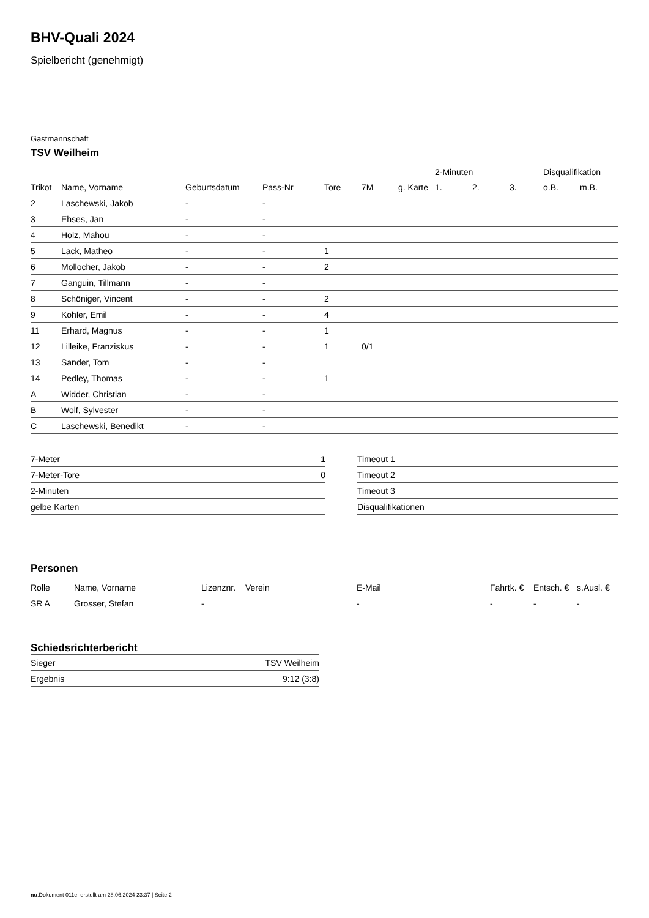BHV-Quali 2024
Spielbericht (genehmigt)
Gastmannschaft
TSV Weilheim
| | | | | | | | 2-Minuten | | | Disqualifikation | |
| --- | --- | --- | --- | --- | --- | --- | --- | --- | --- | --- | --- |
| Trikot | Name, Vorname | Geburtsdatum | Pass-Nr | Tore | 7M | g. Karte | 1. | 2. | 3. | o.B. | m.B. |
| 2 | Laschewski, Jakob | - | - | | | | | | | | |
| 3 | Ehses, Jan | - | - | | | | | | | | |
| 4 | Holz, Mahou | - | - | | | | | | | | |
| 5 | Lack, Matheo | - | - | 1 | | | | | | | |
| 6 | Mollocher, Jakob | - | - | 2 | | | | | | | |
| 7 | Ganguin, Tillmann | - | - | | | | | | | | |
| 8 | Schöniger, Vincent | - | - | 2 | | | | | | | |
| 9 | Kohler, Emil | - | - | 4 | | | | | | | |
| 11 | Erhard, Magnus | - | - | 1 | | | | | | | |
| 12 | Lilleike, Franziskus | - | - | 1 | 0/1 | | | | | | |
| 13 | Sander, Tom | - | - | | | | | | | | |
| 14 | Pedley, Thomas | - | - | 1 | | | | | | | |
| A | Widder, Christian | - | - | | | | | | | | |
| B | Wolf, Sylvester | - | - | | | | | | | | |
| C | Laschewski, Benedikt | - | - | | | | | | | | |
| 7-Meter | 1 |
| 7-Meter-Tore | 0 |
| 2-Minuten | |
| gelbe Karten | |
| Timeout 1 |
| Timeout 2 |
| Timeout 3 |
| Disqualifikationen |
Personen
| Rolle | Name, Vorname | Lizenznr. | Verein | E-Mail | Fahrtk. € | Entsch. € | s.Ausl. € |
| --- | --- | --- | --- | --- | --- | --- | --- |
| SR A | Grosser, Stefan | - | | - | - | - | - |
Schiedsrichterbericht
| Sieger | TSV Weilheim |
| Ergebnis | 9:12 (3:8) |
nu.Dokument 011e, erstellt am 28.06.2024 23:37 | Seite 2